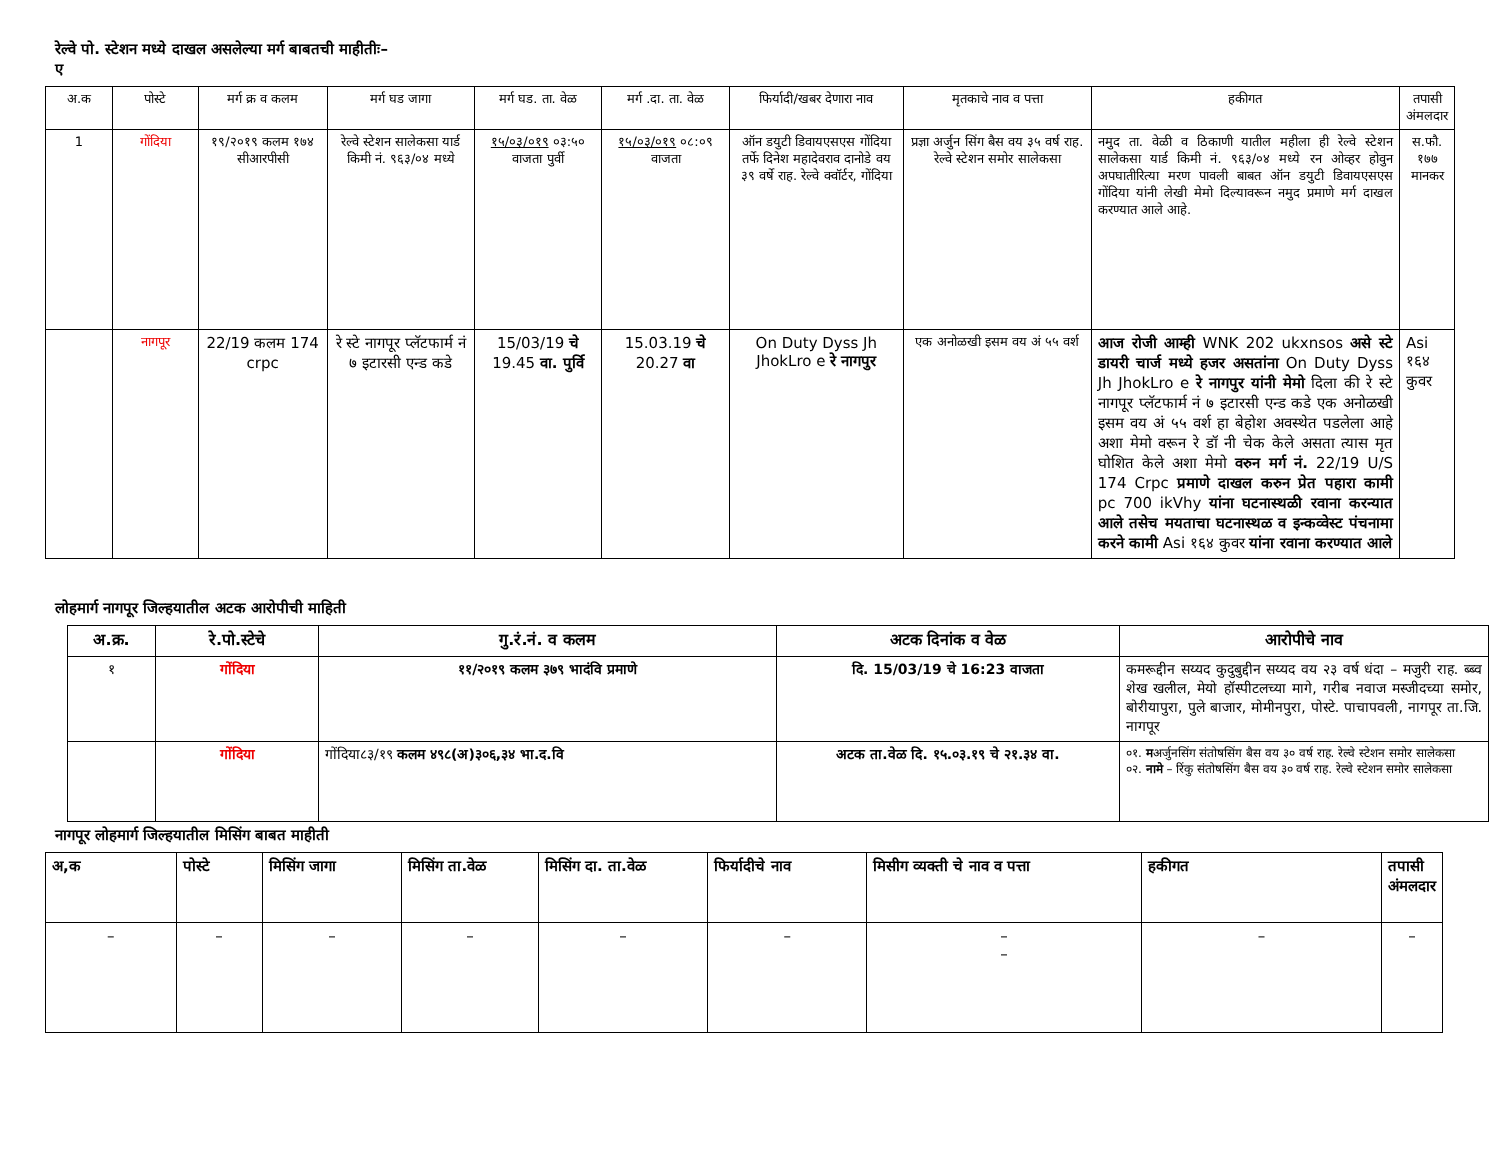रेल्वे पो. स्टेशन मध्ये दाखल असलेल्या मर्ग बाबतची माहीतीः–
ए
| अ.क | पोस्टे | मर्ग क्र व कलम | मर्ग घड जागा | मर्ग घड. ता. वेळ | मर्ग .दा. ता. वेळ | फिर्यादी/खबर देणारा नाव | मृतकाचे नाव व पत्ता | हकीगत | तपासी अंमलदार |
| --- | --- | --- | --- | --- | --- | --- | --- | --- | --- |
| 1 | गोंदिया | १९/२०१९ कलम १७४ सीआरपीसी | रेल्वे स्टेशन सालेकसा यार्ड किमी नं. ९६३/०४ मध्ये | १५/०३/०१९ ०३:५० वाजता पुर्वी | १५/०३/०१९ ०८:०९ वाजता | ऑन डयुटी डिवायएसएस गोंदिया तर्फे दिनेश महादेवराव दानोडे वय ३९ वर्षे राह. रेल्वे क्वॉर्टर, गोंदिया | प्रज्ञा अर्जुन सिंग बैस वय ३५ वर्ष राह. रेल्वे स्टेशन समोर सालेकसा | नमुद ता. वेळी व ठिकाणी यातील महीला ही रेल्वे स्टेशन सालेकसा यार्ड किमी नं. ९६३/०४ मध्ये रन ओव्हर होवुन अपघातीरित्या मरण पावली बाबत ऑन डयुटी डिवायएसएस गोंदिया यांनी लेखी मेमो दिल्यावरून नमुद प्रमाणे मर्ग दाखल करण्यात आले आहे. | स.फौ. १७७ मानकर |
| | नागपूर | 22/19 कलम 174 crpc | रे स्टे नागपूर प्लॅटफार्म नं ७ इटारसी एन्ड कडे | 15/03/19 चे 19.45 वा. पुर्वि | 15.03.19 चे 20.27 वा | On Duty Dyss Jh JhokLro e रे नागपुर | एक अनोळखी इसम वय अं ५५ वर्श | आज रोजी आम्ही WNK 202 ukxnsos असे स्टे डायरी चार्ज मध्ये हजर असतांना On Duty Dyss Jh JhokLro e रे नागपुर यांनी मेमो दिला की रे स्टे नागपूर प्लॅटफार्म नं ७ इटारसी एन्ड कडे एक अनोळखी इसम वय अं ५५ वर्श हा बेहोश अवस्थेत पडलेला आहे अशा मेमो वरून रे डॉ नी चेक केले असता त्यास मृत घोशित केले अशा मेमो वरुन मर्ग नं. 22/19 U/S 174 Crpc प्रमाणे दाखल करुन प्रेत पहारा कामी pc 700 ikVhy यांना घटनास्थळी रवाना करन्यात आले तसेच मयताचा घटनास्थळ व इन्कव्वेस्ट पंचनामा करने कामी Asi १६४ कुवर यांना रवाना करण्यात आले | Asi १६४ कुवर |
लोहमार्ग नागपूर जिल्हयातील अटक आरोपीची माहिती
| अ.क्र. | रे.पो.स्टेचे | गु.रं.नं. व कलम | अटक दिनांक व वेळ | आरोपीचे नाव |
| --- | --- | --- | --- | --- |
| १ | गोंदिया | ११/२०१९ कलम ३७९ भादंवि प्रमाणे | दि. 15/03/19 चे 16:23 वाजता | कमरूद्दीन सय्यद कुदुबुद्दीन सय्यद वय २३ वर्ष धंदा – मजुरी राह. ब्ब्व शेख खलील, मेयो हॉस्पीटलच्या मागे, गरीब नवाज मस्जीदच्या समोर, बोरीयापुरा, पुले बाजार, मोमीनपुरा, पोस्टे. पाचापवली, नागपूर ता.जि. नागपूर |
| | गोंदिया | गोंदिया८३/१९ कलम ४९८(अ)३०६,३४ भा.द.वि | अटक ता.वेळ दि. १५.०३.१९ चे २१.३४ वा. | ०१. म अर्जुनसिंग संतोषसिंग बैस वय ३० वर्ष राह. रेल्वे स्टेशन समोर सालेकसा ०२. नामे – रिंकु संतोषसिंग बैस वय ३० वर्ष राह. रेल्वे स्टेशन समोर सालेकसा |
नागपूर लोहमार्ग जिल्हयातील मिसिंग बाबत माहीती
| अ,क | पोस्टे | मिसिंग जागा | मिसिंग ता.वेळ | मिसिंग दा. ता.वेळ | फिर्यादीचे नाव | मिसीग व्यक्ती चे नाव व पत्ता | हकीगत | तपासी अंमलदार |
| --- | --- | --- | --- | --- | --- | --- | --- | --- |
| – | – | – | – | – | – | – – | – | – |